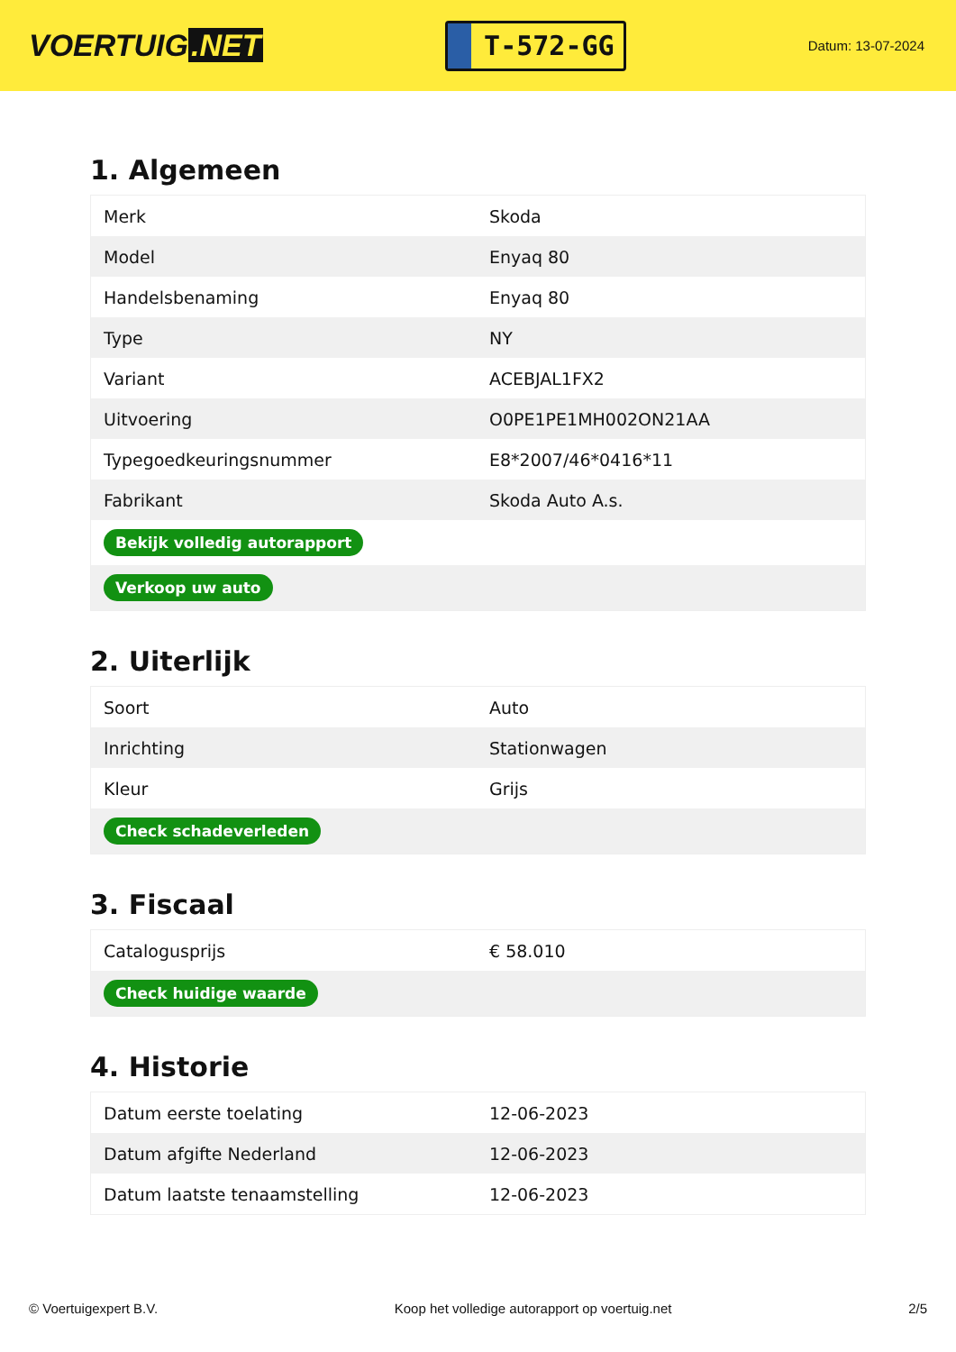VOERTUIG.NET
T-572-GG
Datum: 13-07-2024
1. Algemeen
| Merk | Skoda |
| Model | Enyaq 80 |
| Handelsbenaming | Enyaq 80 |
| Type | NY |
| Variant | ACEBJAL1FX2 |
| Uitvoering | O0PE1PE1MH002ON21AA |
| Typegoedkeuringsnummer | E8*2007/46*0416*11 |
| Fabrikant | Skoda Auto A.s. |
| Bekijk volledig autorapport | |
| Verkoop uw auto | |
2. Uiterlijk
| Soort | Auto |
| Inrichting | Stationwagen |
| Kleur | Grijs |
| Check schadeverleden | |
3. Fiscaal
| Catalogusprijs | € 58.010 |
| Check huidige waarde | |
4. Historie
| Datum eerste toelating | 12-06-2023 |
| Datum afgifte Nederland | 12-06-2023 |
| Datum laatste tenaamstelling | 12-06-2023 |
© Voertuigexpert B.V. Koop het volledige autorapport op voertuig.net 2/5